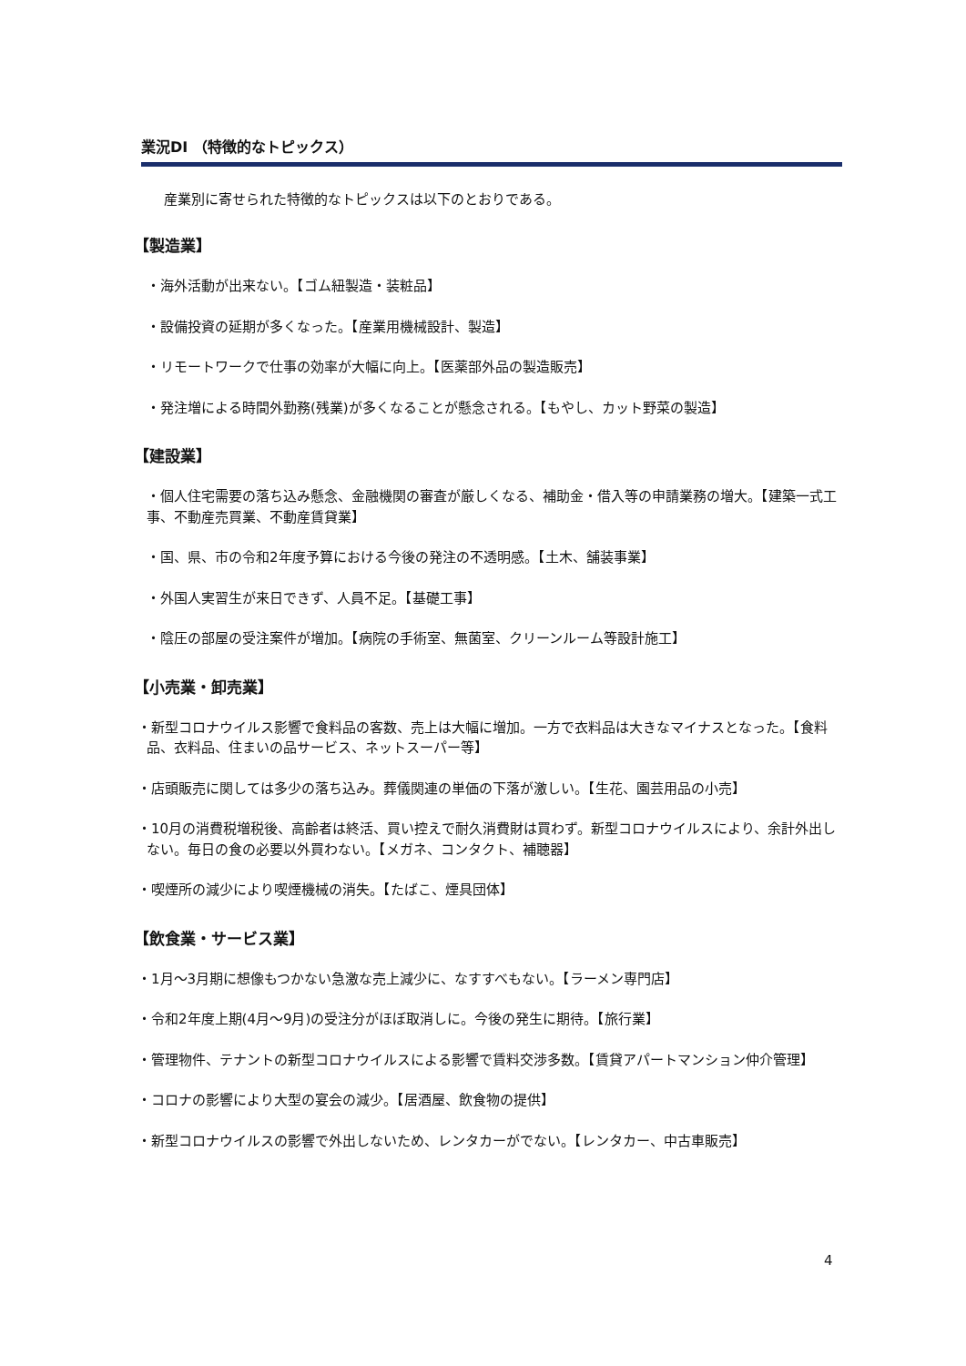業況DI （特徴的なトピックス）
産業別に寄せられた特徴的なトピックスは以下のとおりである。
【製造業】
・海外活動が出来ない。【ゴム紐製造・装粧品】
・設備投資の延期が多くなった。【産業用機械設計、製造】
・リモートワークで仕事の効率が大幅に向上。【医薬部外品の製造販売】
・発注増による時間外勤務(残業)が多くなることが懸念される。【もやし、カット野菜の製造】
【建設業】
・個人住宅需要の落ち込み懸念、金融機関の審査が厳しくなる、補助金・借入等の申請業務の増大。【建築一式工事、不動産売買業、不動産賃貸業】
・国、県、市の令和2年度予算における今後の発注の不透明感。【土木、舗装事業】
・外国人実習生が来日できず、人員不足。【基礎工事】
・陰圧の部屋の受注案件が増加。【病院の手術室、無菌室、クリーンルーム等設計施工】
【小売業・卸売業】
・新型コロナウイルス影響で食料品の客数、売上は大幅に増加。一方で衣料品は大きなマイナスとなった。【食料品、衣料品、住まいの品サービス、ネットスーパー等】
・店頭販売に関しては多少の落ち込み。葬儀関連の単価の下落が激しい。【生花、園芸用品の小売】
・10月の消費税増税後、高齢者は終活、買い控えで耐久消費財は買わず。新型コロナウイルスにより、余計外出しない。毎日の食の必要以外買わない。【メガネ、コンタクト、補聴器】
・喫煙所の減少により喫煙機械の消失。【たばこ、煙具団体】
【飲食業・サービス業】
・1月～3月期に想像もつかない急激な売上減少に、なすすべもない。【ラーメン専門店】
・令和2年度上期(4月～9月)の受注分がほぼ取消しに。今後の発生に期待。【旅行業】
・管理物件、テナントの新型コロナウイルスによる影響で賃料交渉多数。【賃貸アパートマンション仲介管理】
・コロナの影響により大型の宴会の減少。【居酒屋、飲食物の提供】
・新型コロナウイルスの影響で外出しないため、レンタカーがでない。【レンタカー、中古車販売】
4